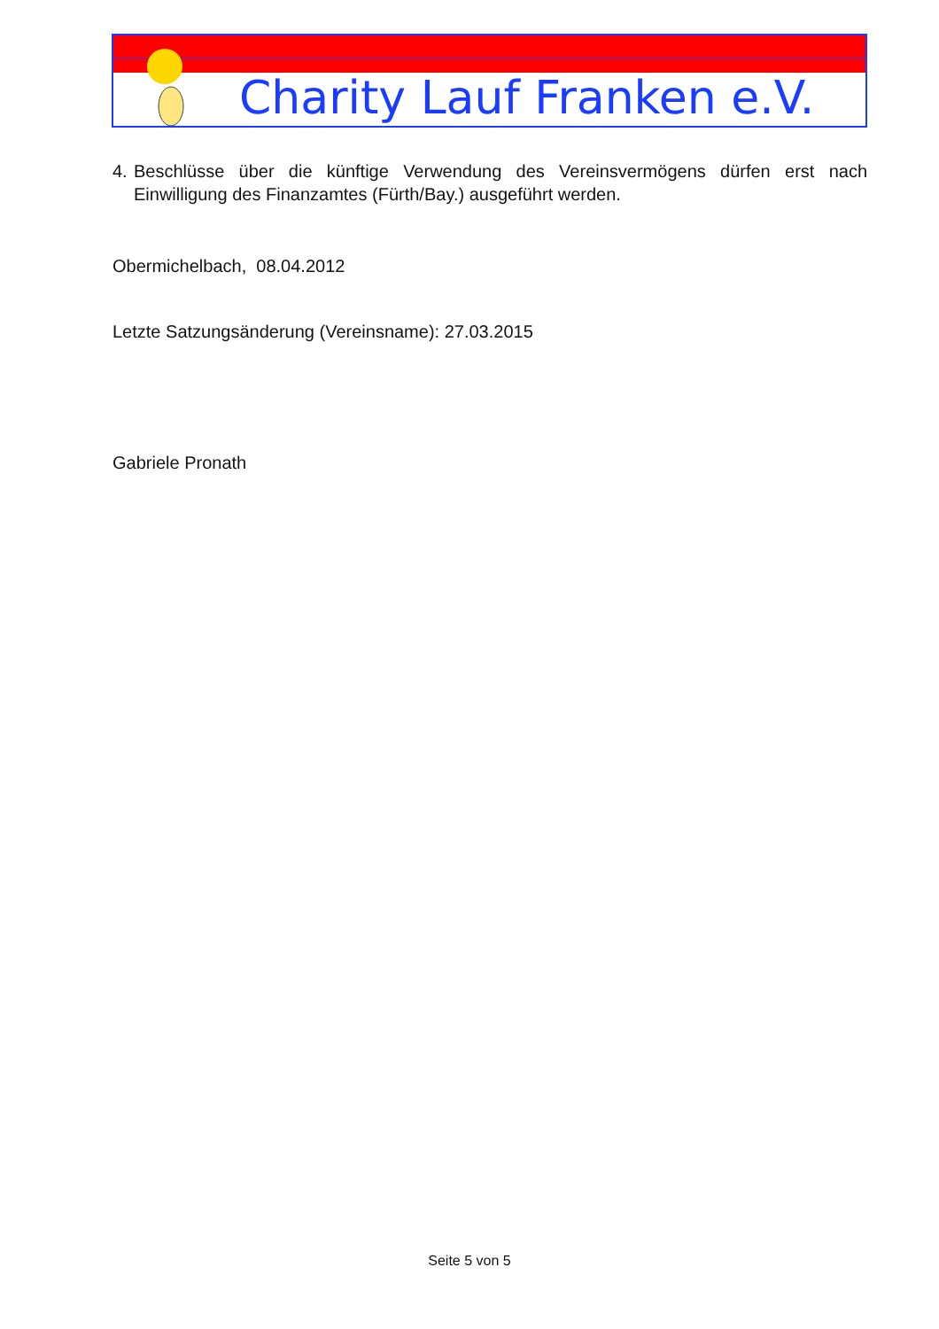Charity Lauf Franken e.V.
4. Beschlüsse über die künftige Verwendung des Vereinsvermögens dürfen erst nach Einwilligung des Finanzamtes (Fürth/Bay.) ausgeführt werden.
Obermichelbach, 08.04.2012
Letzte Satzungsänderung (Vereinsname): 27.03.2015
Gabriele Pronath
Seite 5 von 5